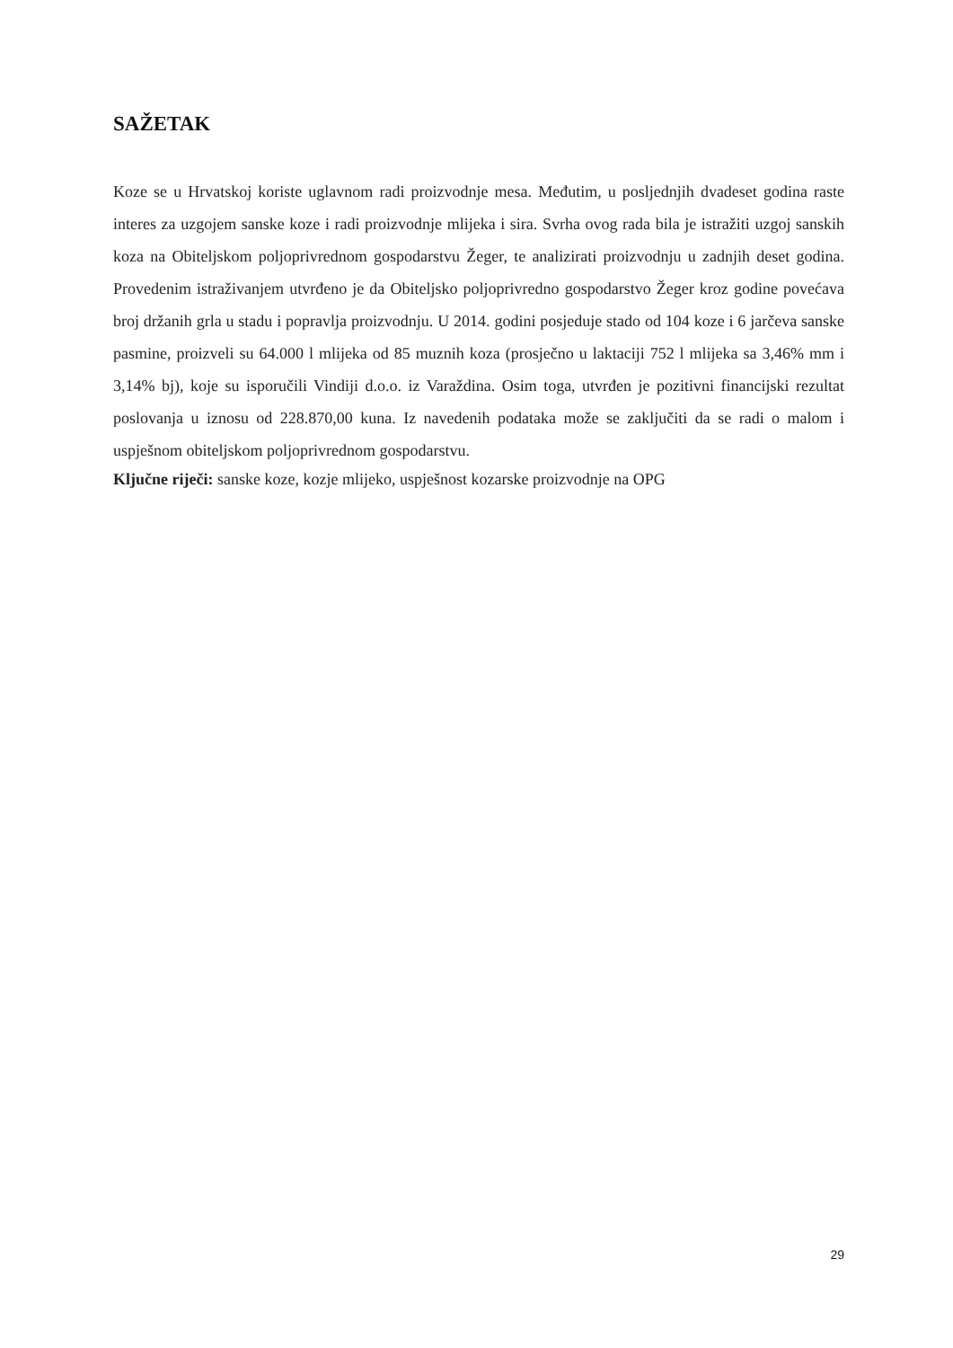SAŽETAK
Koze se u Hrvatskoj koriste uglavnom radi proizvodnje mesa. Međutim, u posljednjih dvadeset godina raste interes za uzgojem sanske koze i radi proizvodnje mlijeka i sira. Svrha ovog rada bila je istražiti uzgoj sanskih koza na Obiteljskom poljoprivrednom gospodarstvu Žeger, te analizirati proizvodnju u zadnjih deset godina. Provedenim istraživanjem utvrđeno je da Obiteljsko poljoprivredno gospodarstvo Žeger kroz godine povećava broj držanih grla u stadu i popravlja proizvodnju. U 2014. godini posjeduje stado od 104 koze i 6 jarčeva sanske pasmine, proizveli su 64.000 l mlijeka od 85 muznih koza (prosječno u laktaciji 752 l mlijeka sa 3,46% mm i 3,14% bj), koje su isporučili Vindiji d.o.o. iz Varaždina. Osim toga, utvrđen je pozitivni financijski rezultat poslovanja u iznosu od 228.870,00 kuna. Iz navedenih podataka može se zaključiti da se radi o malom i uspješnom obiteljskom poljoprivrednom gospodarstvu.
Ključne riječi: sanske koze, kozje mlijeko, uspješnost kozarske proizvodnje na OPG
29